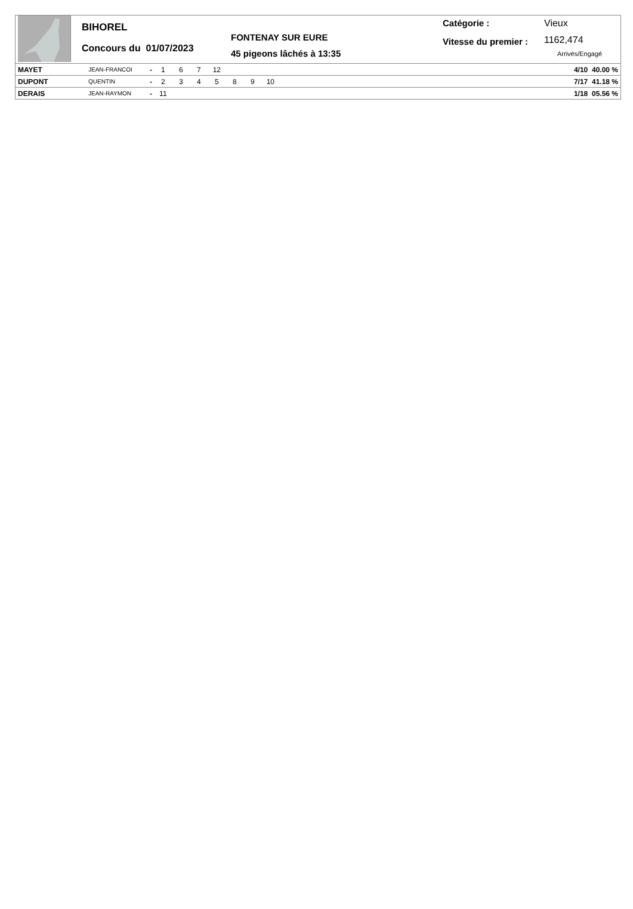BIHOREL
Concours du 01/07/2023
FONTENAY SUR EURE
45 pigeons lâchés à 13:35
Catégorie :
Vitesse du premier :
Vieux
1162,474
Arrivés/Engagé
| MAYET | JEAN-FRANCOI | - 1 6 7 12 | 4/10 40.00 % |
| DUPONT | QUENTIN | - 2 3 4 5 8 9 10 | 7/17 41.18 % |
| DERAIS | JEAN-RAYMON | - 11 | 1/18 05.56 % |